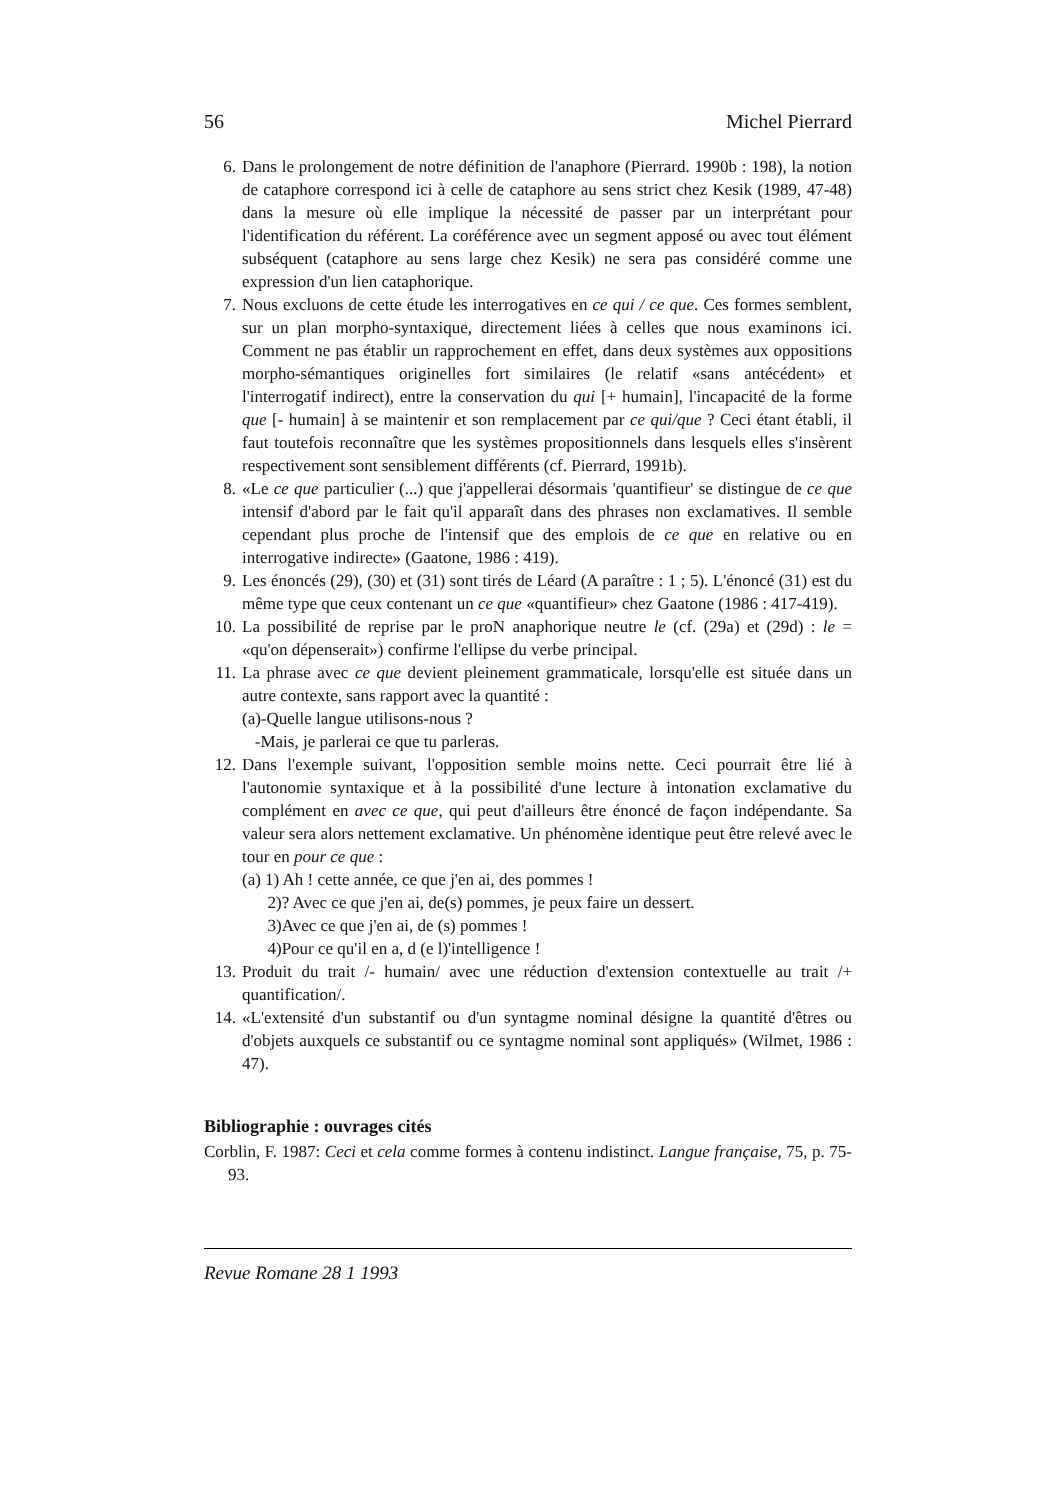56 Michel Pierrard
6. Dans le prolongement de notre définition de l'anaphore (Pierrard. 1990b : 198), la notion de cataphore correspond ici à celle de cataphore au sens strict chez Kesik (1989, 47-48) dans la mesure où elle implique la nécessité de passer par un interprétant pour l'identification du référent. La coréférence avec un segment apposé ou avec tout élément subséquent (cataphore au sens large chez Kesik) ne sera pas considéré comme une expression d'un lien cataphorique.
7. Nous excluons de cette étude les interrogatives en ce qui / ce que. Ces formes semblent, sur un plan morpho-syntaxique, directement liées à celles que nous examinons ici. Comment ne pas établir un rapprochement en effet, dans deux systèmes aux oppositions morpho-sémantiques originelles fort similaires (le relatif «sans antécédent» et l'interrogatif indirect), entre la conservation du qui [+ humain], l'incapacité de la forme que [- humain] à se maintenir et son remplacement par ce qui/que ? Ceci étant établi, il faut toutefois reconnaître que les systèmes propositionnels dans lesquels elles s'insèrent respectivement sont sensiblement différents (cf. Pierrard, 1991b).
8. «Le ce que particulier (...) que j'appellerai désormais 'quantifieur' se distingue de ce que intensif d'abord par le fait qu'il apparaît dans des phrases non exclamatives. Il semble cependant plus proche de l'intensif que des emplois de ce que en relative ou en interrogative indirecte» (Gaatone, 1986 : 419).
9. Les énoncés (29), (30) et (31) sont tirés de Léard (A paraître : 1 ; 5). L'énoncé (31) est du même type que ceux contenant un ce que «quantifieur» chez Gaatone (1986 : 417-419).
10. La possibilité de reprise par le proN anaphorique neutre le (cf. (29a) et (29d) : le = «qu'on dépenserait») confirme l'ellipse du verbe principal.
11. La phrase avec ce que devient pleinement grammaticale, lorsqu'elle est située dans un autre contexte, sans rapport avec la quantité :
(a)-Quelle langue utilisons-nous ?
-Mais, je parlerai ce que tu parleras.
12. Dans l'exemple suivant, l'opposition semble moins nette. Ceci pourrait être lié à l'autonomie syntaxique et à la possibilité d'une lecture à intonation exclamative du complément en avec ce que, qui peut d'ailleurs être énoncé de façon indépendante. Sa valeur sera alors nettement exclamative. Un phénomène identique peut être relevé avec le tour en pour ce que :
(a) 1) Ah ! cette année, ce que j'en ai, des pommes !
2)? Avec ce que j'en ai, de(s) pommes, je peux faire un dessert.
3)Avec ce que j'en ai, de (s) pommes !
4)Pour ce qu'il en a, d (e l)'intelligence !
13. Produit du trait /- humain/ avec une réduction d'extension contextuelle au trait /+ quantification/.
14. «L'extensité d'un substantif ou d'un syntagme nominal désigne la quantité d'êtres ou d'objets auxquels ce substantif ou ce syntagme nominal sont appliqués» (Wilmet, 1986 : 47).
Bibliographie : ouvrages cités
Corblin, F. 1987: Ceci et cela comme formes à contenu indistinct. Langue française, 75, p. 75-93.
Revue Romane 28 1 1993